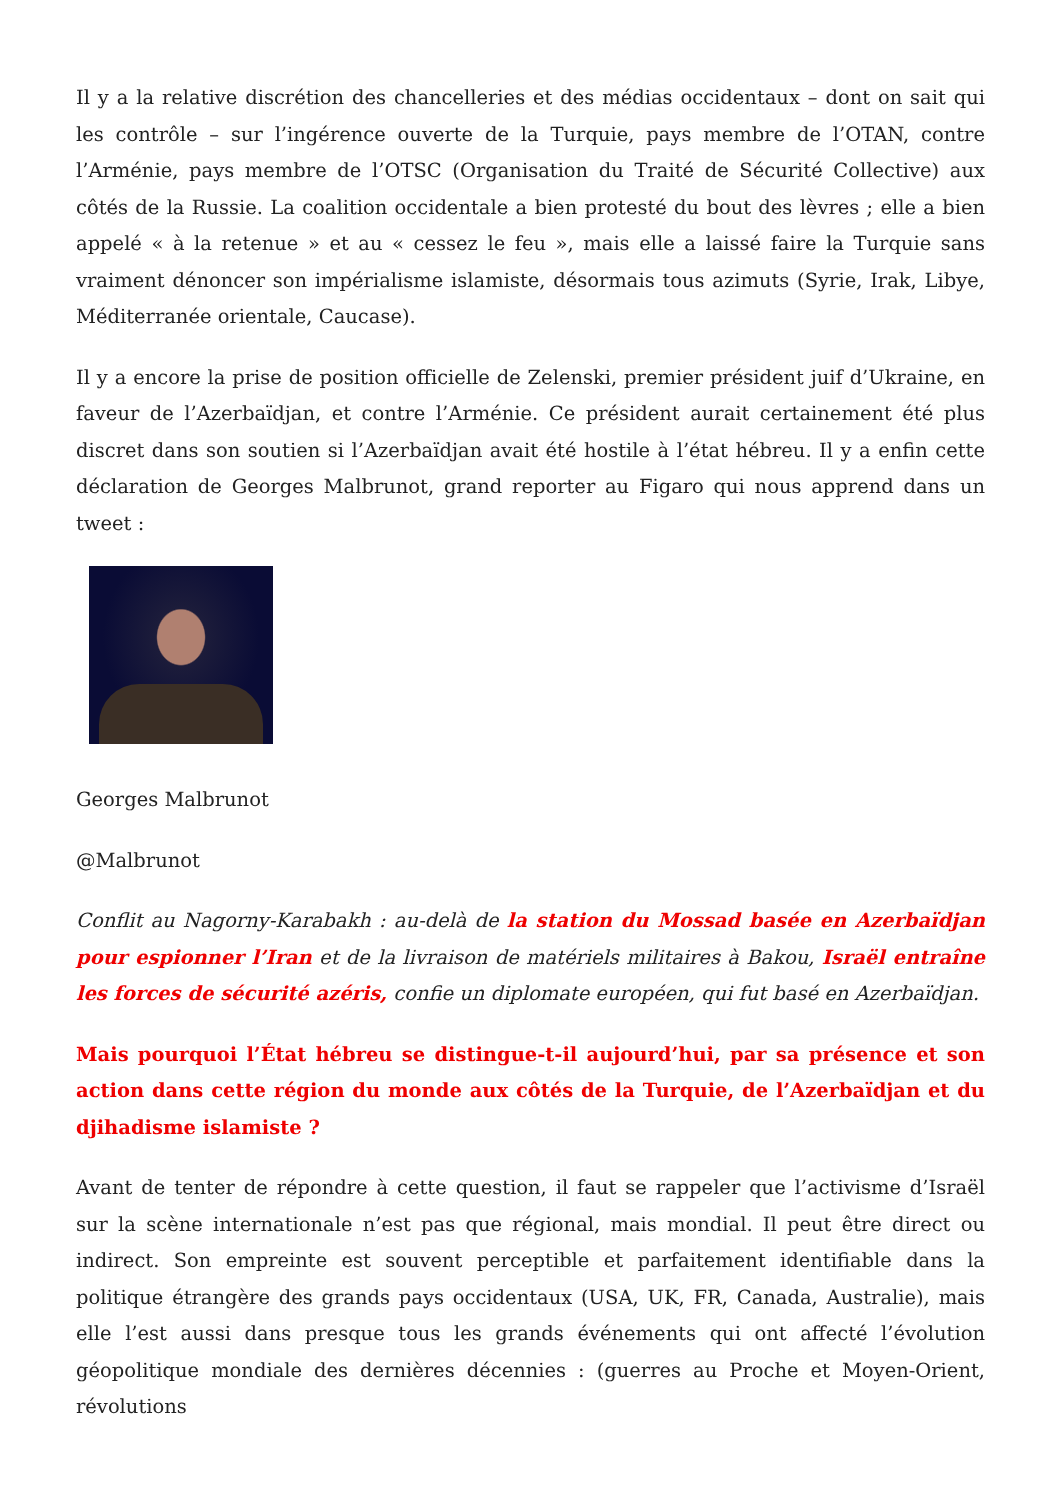Il y a la relative discrétion des chancelleries et des médias occidentaux – dont on sait qui les contrôle – sur l’ingérence ouverte de la Turquie, pays membre de l’OTAN, contre l’Arménie, pays membre de l’OTSC (Organisation du Traité de Sécurité Collective) aux côtés de la Russie. La coalition occidentale a bien protesté du bout des lèvres ; elle a bien appelé « à la retenue » et au « cessez le feu », mais elle a laissé faire la Turquie sans vraiment dénoncer son impérialisme islamiste, désormais tous azimuts (Syrie, Irak, Libye, Méditerranée orientale, Caucase).
Il y a encore la prise de position officielle de Zelenski, premier président juif d’Ukraine, en faveur de l’Azerbaïdjan, et contre l’Arménie. Ce président aurait certainement été plus discret dans son soutien si l’Azerbaïdjan avait été hostile à l’état hébreu. Il y a enfin cette déclaration de Georges Malbrunot, grand reporter au Figaro qui nous apprend dans un tweet :
Georges Malbrunot
@Malbrunot
Conflit au Nagorny-Karabakh : au-delà de la station du Mossad basée en Azerbaïdjan pour espionner l’Iran et de la livraison de matériels militaires à Bakou, Israël entraîne les forces de sécurité azéris, confie un diplomate européen, qui fut basé en Azerbaïdjan.
Mais pourquoi l’État hébreu se distingue-t-il aujourd’hui, par sa présence et son action dans cette région du monde aux côtés de la Turquie, de l’Azerbaïdjan et du djihadisme islamiste ?
Avant de tenter de répondre à cette question, il faut se rappeler que l’activisme d’Israël sur la scène internationale n’est pas que régional, mais mondial. Il peut être direct ou indirect. Son empreinte est souvent perceptible et parfaitement identifiable dans la politique étrangère des grands pays occidentaux (USA, UK, FR, Canada, Australie), mais elle l’est aussi dans presque tous les grands événements qui ont affecté l’évolution géopolitique mondiale des dernières décennies : (guerres au Proche et Moyen-Orient, révolutions